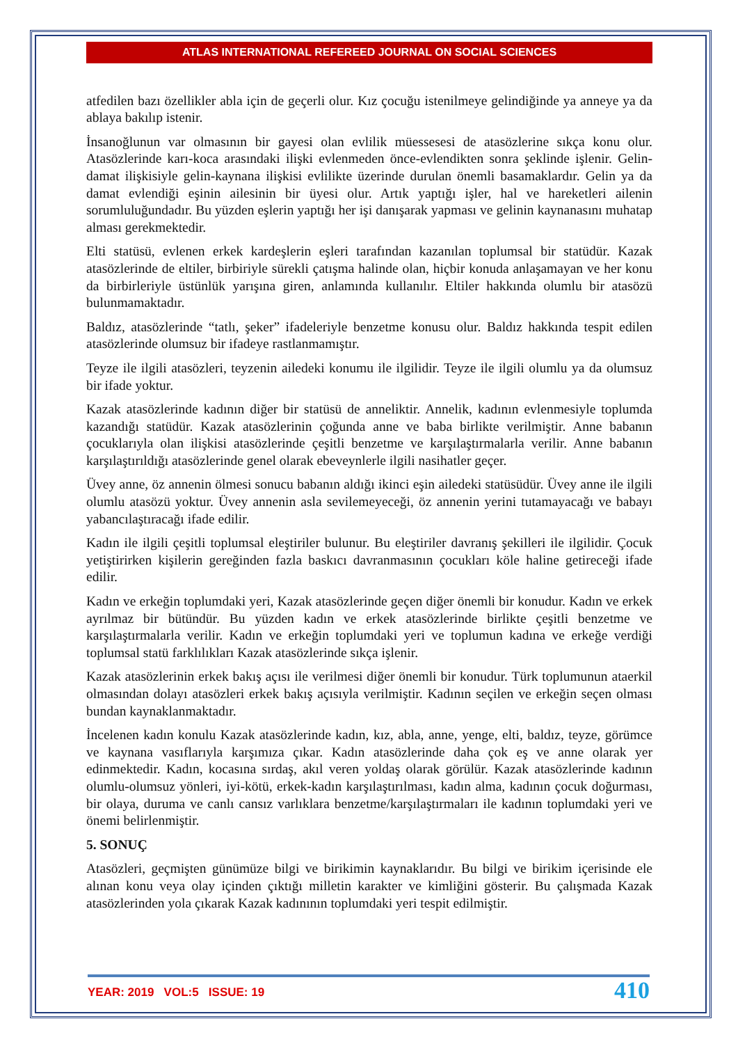ATLAS INTERNATIONAL REFEREED JOURNAL ON SOCIAL SCIENCES
atfedilen bazı özellikler abla için de geçerli olur. Kız çocuğu istenilmeye gelindiğinde ya anneye ya da ablaya bakılıp istenir.
İnsanoğlunun var olmasının bir gayesi olan evlilik müessesesi de atasözlerine sıkça konu olur. Atasözlerinde karı-koca arasındaki ilişki evlenmeden önce-evlendikten sonra şeklinde işlenir. Gelin-damat ilişkisiyle gelin-kaynana ilişkisi evlilikte üzerinde durulan önemli basamaklardır. Gelin ya da damat evlendiği eşinin ailesinin bir üyesi olur. Artık yaptığı işler, hal ve hareketleri ailenin sorumluluğundadır. Bu yüzden eşlerin yaptığı her işi danışarak yapması ve gelinin kaynanasını muhatap alması gerekmektedir.
Elti statüsü, evlenen erkek kardeşlerin eşleri tarafından kazanılan toplumsal bir statüdür. Kazak atasözlerinde de eltiler, birbiriyle sürekli çatışma halinde olan, hiçbir konuda anlaşamayan ve her konu da birbirleriyle üstünlük yarışına giren, anlamında kullanılır. Eltiler hakkında olumlu bir atasözü bulunmamaktadır.
Baldız, atasözlerinde “tatlı, şeker” ifadeleriyle benzetme konusu olur. Baldız hakkında tespit edilen atasözlerinde olumsuz bir ifadeye rastlanmamıştır.
Teyze ile ilgili atasözleri, teyzenin ailedeki konumu ile ilgilidir. Teyze ile ilgili olumlu ya da olumsuz bir ifade yoktur.
Kazak atasözlerinde kadının diğer bir statüsü de anneliktir. Annelik, kadının evlenmesiyle toplumda kazandığı statüdür. Kazak atasözlerinin çoğunda anne ve baba birlikte verilmiştir. Anne babanın çocuklarıyla olan ilişkisi atasözlerinde çeşitli benzetme ve karşılaştırmalarla verilir. Anne babanın karşılaştırıldığı atasözlerinde genel olarak ebeveynlerle ilgili nasihatler geçer.
Üvey anne, öz annenin ölmesi sonucu babanın aldığı ikinci eşin ailedeki statüsüdür. Üvey anne ile ilgili olumlu atasözü yoktur. Üvey annenin asla sevilemeyeceği, öz annenin yerini tutamayacağı ve babayı yabancılaştıracağı ifade edilir.
Kadın ile ilgili çeşitli toplumsal eleştiriler bulunur. Bu eleştiriler davranış şekilleri ile ilgilidir. Çocuk yetiştirirken kişilerin gereğinden fazla baskıcı davranmasının çocukları köle haline getireceği ifade edilir.
Kadın ve erkeğin toplumdaki yeri, Kazak atasözlerinde geçen diğer önemli bir konudur. Kadın ve erkek ayrılmaz bir bütündür. Bu yüzden kadın ve erkek atasözlerinde birlikte çeşitli benzetme ve karşılaştırmalarla verilir. Kadın ve erkeğin toplumdaki yeri ve toplumun kadına ve erkeğe verdiği toplumsal statü farklılıkları Kazak atasözlerinde sıkça işlenir.
Kazak atasözlerinin erkek bakış açısı ile verilmesi diğer önemli bir konudur. Türk toplumunun ataerkil olmasından dolayı atasözleri erkek bakış açısıyla verilmiştir. Kadının seçilen ve erkeğin seçen olması bundan kaynaklanmaktadır.
İncelenen kadın konulu Kazak atasözlerinde kadın, kız, abla, anne, yenge, elti, baldız, teyze, görümce ve kaynana vasıflarıyla karşımıza çıkar. Kadın atasözlerinde daha çok eş ve anne olarak yer edinmektedir. Kadın, kocasına sırdaş, akıl veren yoldaş olarak görülür. Kazak atasözlerinde kadının olumlu-olumsuz yönleri, iyi-kötü, erkek-kadın karşılaştırılması, kadın alma, kadının çocuk doğurması, bir olaya, duruma ve canlı cansız varlıklara benzetme/karşılaştırmaları ile kadının toplumdaki yeri ve önemi belirlenmiştir.
5. SONUÇ
Atasözleri, geçmişten günümüze bilgi ve birikimin kaynaklarıdır. Bu bilgi ve birikim içerisinde ele alınan konu veya olay içinden çıktığı milletin karakter ve kimliğini gösterir. Bu çalışmada Kazak atasözlerinden yola çıkarak Kazak kadınının toplumdaki yeri tespit edilmiştir.
YEAR: 2019 VOL:5 ISSUE: 19 410